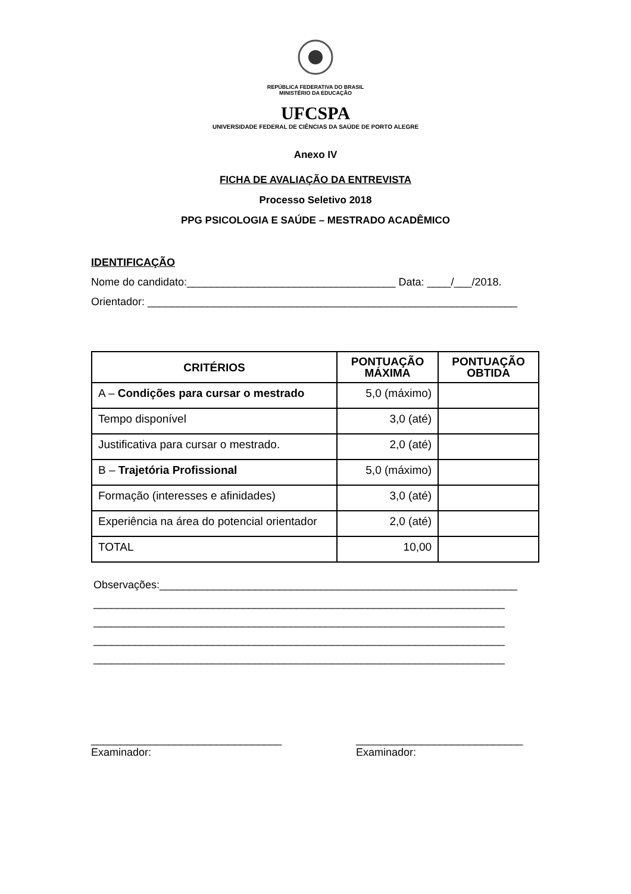REPÚBLICA FEDERATIVA DO BRASIL
MINISTÉRIO DA EDUCAÇÃO
UFCSPA
UNIVERSIDADE FEDERAL DE CIÊNCIAS DA SAÚDE DE PORTO ALEGRE
Anexo IV
FICHA DE AVALIAÇÃO DA ENTREVISTA
Processo Seletivo 2018
PPG PSICOLOGIA E SAÚDE – MESTRADO ACADÊMICO
IDENTIFICAÇÃO
Nome do candidato:___________________________________ Data: ____/___/2018.
Orientador: ______________________________________________________________
| CRITÉRIOS | PONTUAÇÃO MÁXIMA | PONTUAÇÃO OBTIDA |
| --- | --- | --- |
| A – Condições para cursar o mestrado | 5,0 (máximo) | |
| Tempo disponível | 3,0 (até) | |
| Justificativa para cursar o mestrado. | 2,0 (até) | |
| B – Trajetória Profissional | 5,0 (máximo) | |
| Formação (interesses e afinidades) | 3,0 (até) | |
| Experiência na área do potencial orientador | 2,0 (até) | |
| TOTAL | 10,00 | |
Observações:____________________________________________________________
_____________________________________________________________________
_____________________________________________________________________
_____________________________________________________________________
_____________________________________________________________________
________________________________
Examinador:
____________________________
Examinador: